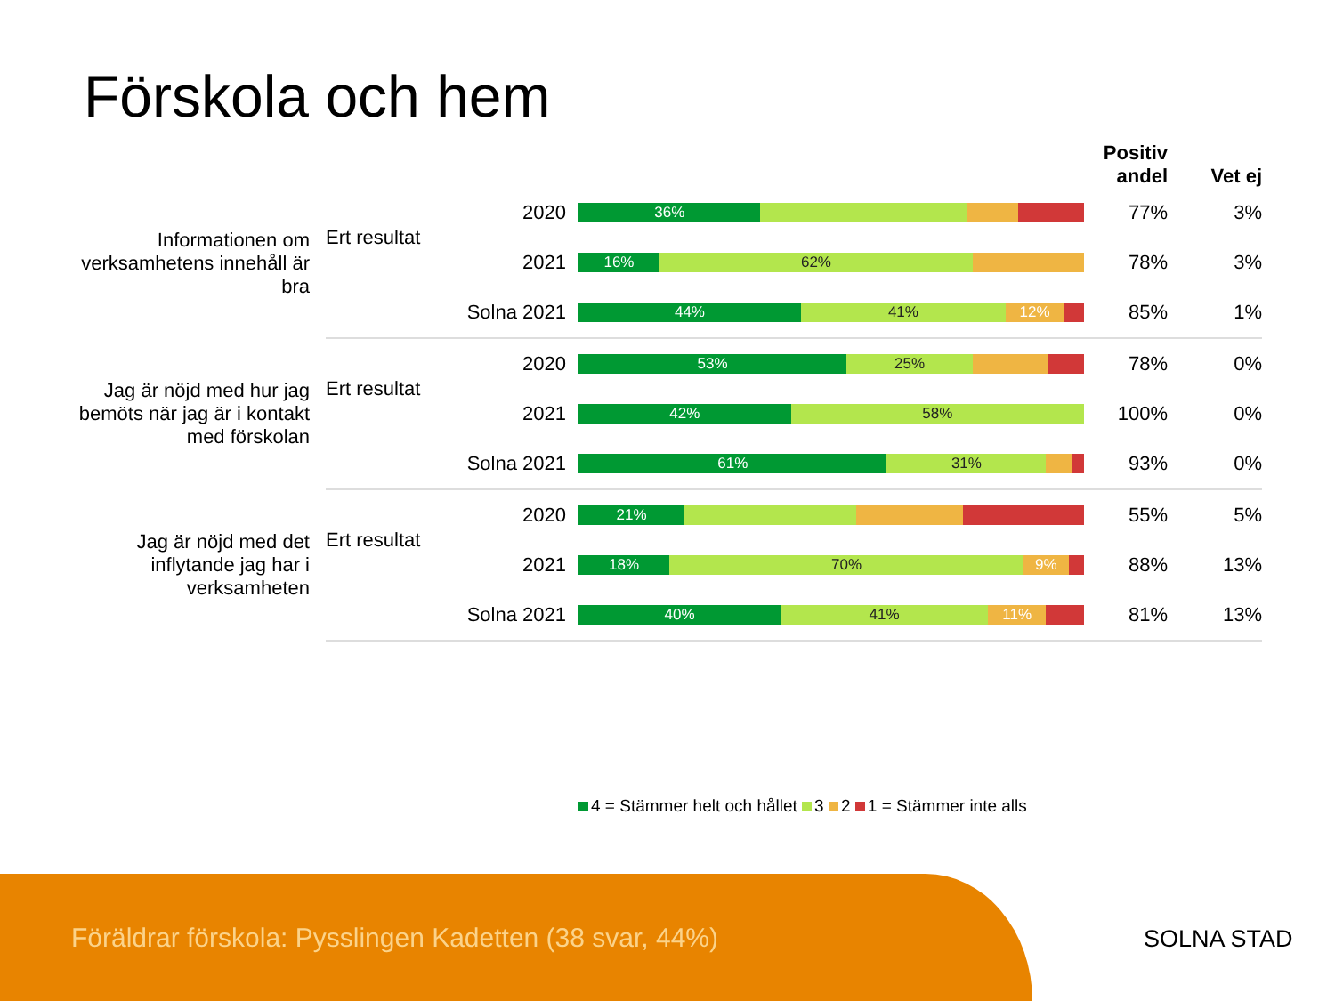Förskola och hem
| | | | | Positiv andel | Vet ej |
| --- | --- | --- | --- | --- | --- |
| Informationen om verksamhetens innehåll är bra | Ert resultat | 2020 | 36% | 77% | 3% |
| | | 2021 | 16% 62% | 78% | 3% |
| | | Solna 2021 | 44% 41% 12% | 85% | 1% |
| Jag är nöjd med hur jag bemöts när jag är i kontakt med förskolan | Ert resultat | 2020 | 53% 25% | 78% | 0% |
| | | 2021 | 42% 58% | 100% | 0% |
| | | Solna 2021 | 61% 31% | 93% | 0% |
| Jag är nöjd med det inflytande jag har i verksamheten | Ert resultat | 2020 | 21% | 55% | 5% |
| | | 2021 | 18% 70% 9% | 88% | 13% |
| | | Solna 2021 | 40% 41% 11% | 81% | 13% |
4 = Stämmer helt och hållet 3 2 1 = Stämmer inte alls
Föräldrar förskola: Pysslingen Kadetten (38 svar, 44%)
SOLNA STAD